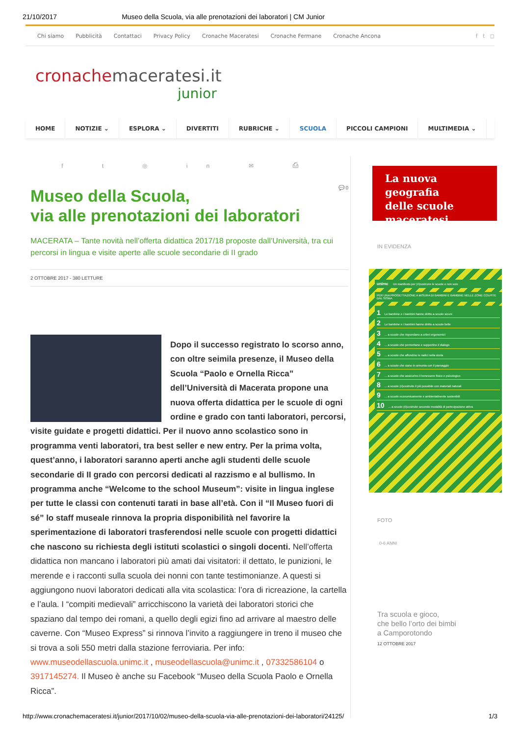21/10/2017 Museo della Scuola, via alle prenotazioni dei laboratori | CM Junior
Chi siamo Pubblicità Contattaci Privacy Policy Cronache Maceratesi Cronache Fermane Cronache Ancona f t ◻
cronache maceratesi.it
junior
HOME NOTIZIE ⌄ ESPLORA ⌄ DIVERTITI RUBRICHE ⌄ SCUOLA PICCOLI CAMPIONI MULTIMEDIA ⌄
f t ◎ in ✉ ⎙
💬 0
Museo della Scuola,
via alle prenotazioni dei laboratori
MACERATA – Tante novità nell’offerta didattica 2017/18 proposte dall’Università, tra cui percorsi in lingua e visite aperte alle scuole secondarie di II grado
2 OTTOBRE 2017 - 380 LETTURE
Dopo il successo registrato lo scorso anno, con oltre seimila presenze, il Museo della Scuola “Paolo e Ornella Ricca” dell’Università di Macerata propone una nuova offerta didattica per le scuole di ogni ordine e grado con tanti laboratori, percorsi, visite guidate e progetti didattici. Per il nuovo anno scolastico sono in programma venti laboratori, tra best seller e new entry. Per la prima volta, quest’anno, i laboratori saranno aperti anche agli studenti delle scuole secondarie di II grado con percorsi dedicati al razzismo e al bullismo. In programma anche “Welcome to the school Museum”: visite in lingua inglese per tutte le classi con contenuti tarati in base all’età. Con il “Il Museo fuori di sé” lo staff museale rinnova la propria disponibilità nel favorire la sperimentazione di laboratori trasferendosi nelle scuole con progetti didattici che nascono su richiesta degli istituti scolastici o singoli docenti. Nell’offerta didattica non mancano i laboratori più amati dai visitatori: il dettato, le punizioni, le merende e i racconti sulla scuola dei nonni con tante testimonianze. A questi si aggiungono nuovi laboratori dedicati alla vita scolastica: l’ora di ricreazione, la cartella e l’aula. I “compiti medievali” arricchiscono la varietà dei laboratori storici che spaziano dal tempo dei romani, a quello degli egizi fino ad arrivare al maestro delle caverne. Con “Museo Express” si rinnova l’invito a raggiungere in treno il museo che si trova a soli 550 metri dalla stazione ferroviaria. Per info: www.museodellascuola.unimc.it , museodellascuola@unimc.it , 07332586104 o 3917145274. Il Museo è anche su Facebook “Museo della Scuola Paolo e Ornella Ricca”.
La nuova geografia
delle scuole
maceratesi
IN EVIDENZA
unimc Un manifesto per (ri)costruire le scuole e non solo
PER UNA PROGETTAZIONE A MISURA DI BAMBINI E BAMBINE NELLE ZONE COLPITE DAL SISMA
1 Le bambine e i bambini hanno diritto a scuole sicure
2 Le bambine e i bambini hanno diritto a scuole belle
3... a scuole che rispondano a criteri ergonomici
4... a scuole che permettano e supportino il dialogo
5... a scuole che affondino le radici nella storia
6... a scuole che siano in armonia con il paesaggio
7... a scuole che assicurino il benessere fisico e psicologico
8... a scuole (ri)costruite il più possibile con materiali naturali
9... a scuole economicamente e ambientalmente sostenibili
10... a scuole (ri)costruite secondo modalità di partecipazione attiva
FOTO
0-6 ANNI
Tra scuola e gioco,
che bello l’orto dei bimbi
a Camporotondo
12 OTTOBRE 2017
http://www.cronachemaceratesi.it/junior/2017/10/02/museo-della-scuola-via-alle-prenotazioni-dei-laboratori/24125/ 1/3